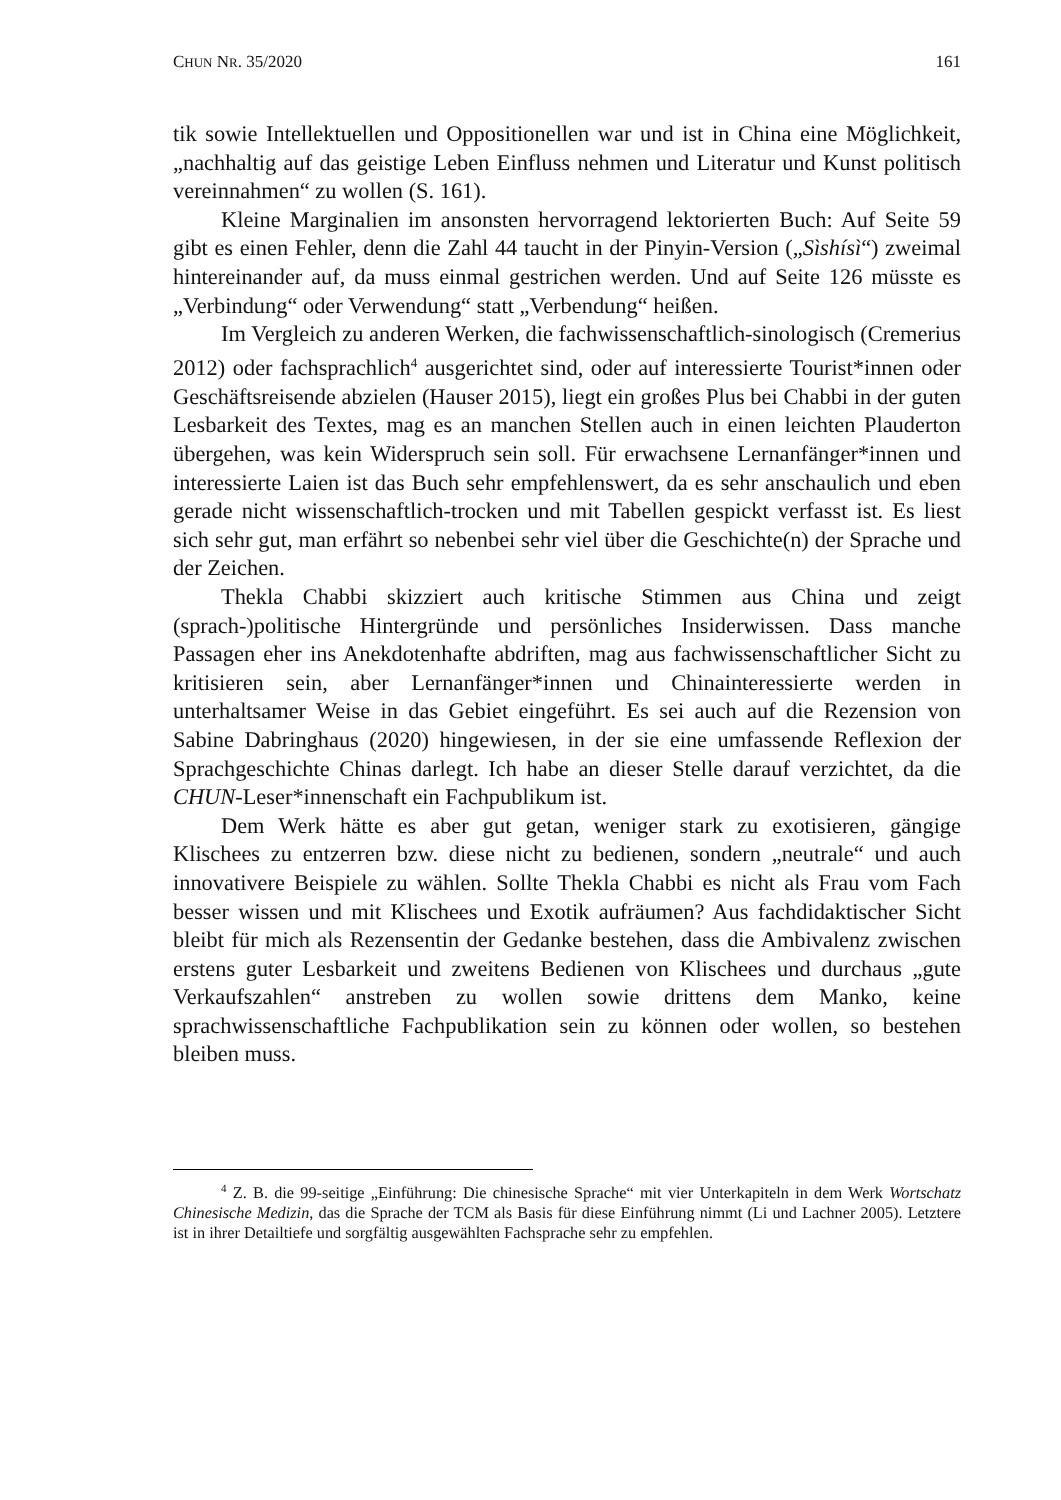CHUN NR. 35/2020 161
tik sowie Intellektuellen und Oppositionellen war und ist in China eine Möglichkeit, „nachhaltig auf das geistige Leben Einfluss nehmen und Literatur und Kunst politisch vereinnahmen“ zu wollen (S. 161).
Kleine Marginalien im ansonsten hervorragend lektorierten Buch: Auf Seite 59 gibt es einen Fehler, denn die Zahl 44 taucht in der Pinyin-Version („Sìshísì“) zweimal hintereinander auf, da muss einmal gestrichen werden. Und auf Seite 126 müsste es „Verbindung“ oder Verwendung“ statt „Verbendung“ heißen.
Im Vergleich zu anderen Werken, die fachwissenschaftlich-sinologisch (Cremerius 2012) oder fachsprachlich<sup>4</sup> ausgerichtet sind, oder auf interessierte Tourist*innen oder Geschäftsreisende abzielen (Hauser 2015), liegt ein großes Plus bei Chabbi in der guten Lesbarkeit des Textes, mag es an manchen Stellen auch in einen leichten Plauderton übergehen, was kein Widerspruch sein soll. Für erwachsene Lernanfänger*innen und interessierte Laien ist das Buch sehr empfehlenswert, da es sehr anschaulich und eben gerade nicht wissenschaftlich-trocken und mit Tabellen gespickt verfasst ist. Es liest sich sehr gut, man erfährt so nebenbei sehr viel über die Geschichte(n) der Sprache und der Zeichen.
Thekla Chabbi skizziert auch kritische Stimmen aus China und zeigt (sprach-)politische Hintergründe und persönliches Insiderwissen. Dass manche Passagen eher ins Anekdotenhafte abdriften, mag aus fachwissenschaftlicher Sicht zu kritisieren sein, aber Lernanfänger*innen und Chinainteressierte werden in unterhaltsamer Weise in das Gebiet eingeführt. Es sei auch auf die Rezension von Sabine Dabringhaus (2020) hingewiesen, in der sie eine umfassende Reflexion der Sprachgeschichte Chinas darlegt. Ich habe an dieser Stelle darauf verzichtet, da die CHUN-Leser*innenschaft ein Fachpublikum ist.
Dem Werk hätte es aber gut getan, weniger stark zu exotisieren, gängige Klischees zu entzerren bzw. diese nicht zu bedienen, sondern „neutrale“ und auch innovativere Beispiele zu wählen. Sollte Thekla Chabbi es nicht als Frau vom Fach besser wissen und mit Klischees und Exotik aufräumen? Aus fachdidaktischer Sicht bleibt für mich als Rezensentin der Gedanke bestehen, dass die Ambivalenz zwischen erstens guter Lesbarkeit und zweitens Bedienen von Klischees und durchaus „gute Verkaufszahlen“ anstreben zu wollen sowie drittens dem Manko, keine sprachwissenschaftliche Fachpublikation sein zu können oder wollen, so bestehen bleiben muss.
<sup>4</sup> Z. B. die 99-seitige „Einführung: Die chinesische Sprache“ mit vier Unterkapiteln in dem Werk Wortschatz Chinesische Medizin, das die Sprache der TCM als Basis für diese Einführung nimmt (Li und Lachner 2005). Letztere ist in ihrer Detailtiefe und sorgfältig ausgewählten Fachsprache sehr zu empfehlen.